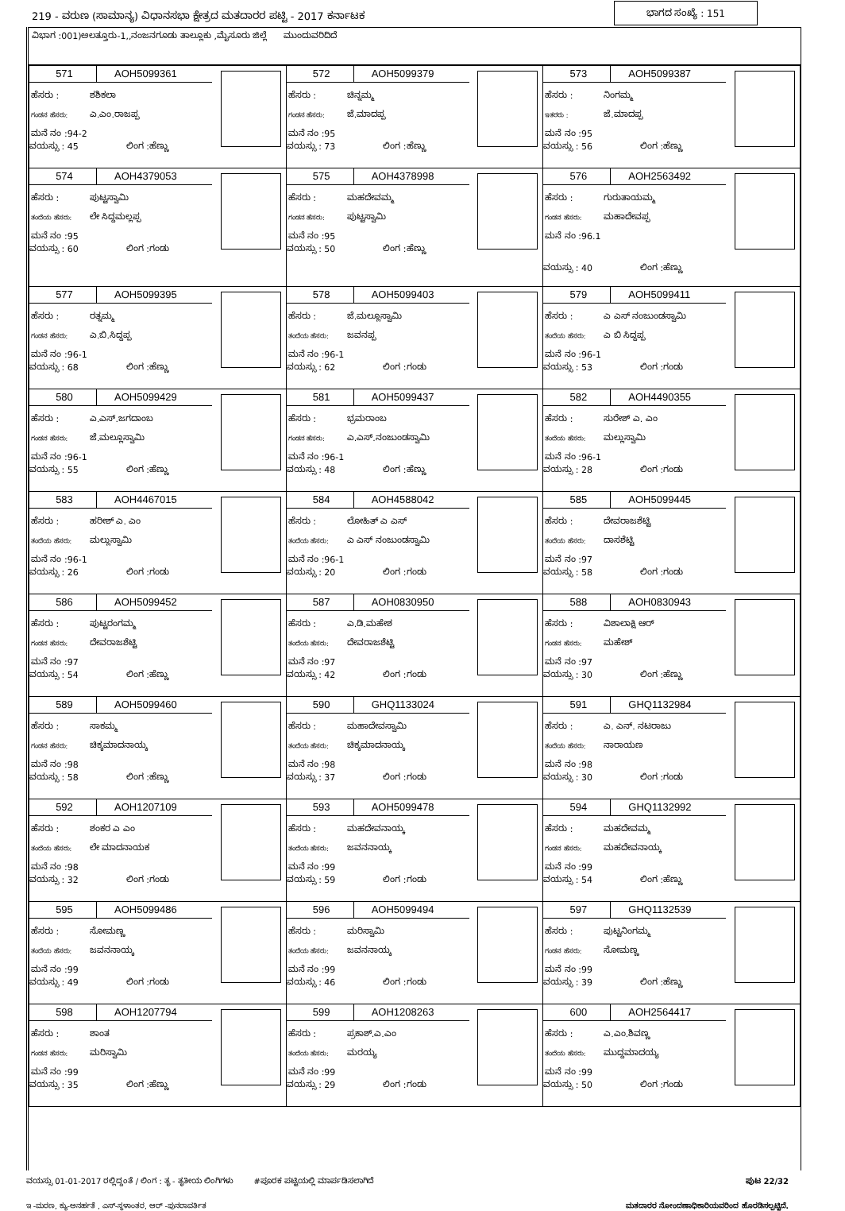219 - ವರುಣ (ಸಾಮಾನ್ಯ) ವಿಧಾನಸಭಾ ಕ್ಷೇತ್ರದ ಮತದಾರರ ಪಟ್ಟಿ - 2017 ಕರ್ನಾಟಕ ಭಾಗದ ಸಂಖ್ಯೆ : 151
ವಿಭಾಗ :001)ಅಲತ್ತೂರು-1,,ನಂಜನಗೂಡು ತಾಲ್ಲೂಕು ,ಮೈಸೂರು ಜಿಲ್ಲೆ ಮುಂದುವರಿದಿದೆ
| 571 AOH5099361 ಹೆಸರು : ಶಶಿಕಲಾ ಗಂಡನ ಹೆಸರು: ಎ.ಎಂ.ರಾಜಪ್ಪ ಮನೆ ನಂ :94-2 ವಯಸ್ಸು : 45 ಲಿಂಗ :ಹೆಣ್ಣು | 572 AOH5099379 ಹೆಸರು : ಚಿನ್ನಮ್ಮ ಗಂಡನ ಹೆಸರು: ಜೆ.ಮಾದಪ್ಪ ಮನೆ ನಂ :95 ವಯಸ್ಸು : 73 ಲಿಂಗ :ಹೆಣ್ಣು | 573 AOH5099387 ಹೆಸರು : ನಿಂಗಮ್ಮ ಇತರರು : ಜೆ.ಮಾದಪ್ಪ ಮನೆ ನಂ :95 ವಯಸ್ಸು : 56 ಲಿಂಗ :ಹೆಣ್ಣು |
| 574 AOH4379053 ಹೆಸರು : ಪುಟ್ಟಸ್ವಾಮಿ ತಂದೆಯ ಹೆಸರು: ಲೇ ಸಿದ್ದಮಲ್ಲಪ್ಪ ಮನೆ ನಂ :95 ವಯಸ್ಸು : 60 ಲಿಂಗ :ಗಂಡು | 575 AOH4378998 ಹೆಸರು : ಮಹದೇವಮ್ಮ ಗಂಡನ ಹೆಸರು: ಪುಟ್ಟಸ್ವಾಮಿ ಮನೆ ನಂ :95 ವಯಸ್ಸು : 50 ಲಿಂಗ :ಹೆಣ್ಣು | 576 AOH2563492 ಹೆಸರು : ಗುರುತಾಯಮ್ಮ ಗಂಡನ ಹೆಸರು: ಮಹಾದೇವಪ್ಪ ಮನೆ ನಂ :96.1 ವಯಸ್ಸು : 40 ಲಿಂಗ :ಹೆಣ್ಣು |
| 577 AOH5099395 ಹೆಸರು : ರತ್ನಮ್ಮ ಗಂಡನ ಹೆಸರು: ಎ.ಬಿ.ಸಿದ್ದಪ್ಪ ಮನೆ ನಂ :96-1 ವಯಸ್ಸು : 68 ಲಿಂಗ :ಹೆಣ್ಣು | 578 AOH5099403 ಹೆಸರು : ಜೆ.ಮಲ್ಲೂಸ್ವಾಮಿ ತಂದೆಯ ಹೆಸರು: ಜವನಪ್ಪ ಮನೆ ನಂ :96-1 ವಯಸ್ಸು : 62 ಲಿಂಗ :ಗಂಡು | 579 AOH5099411 ಹೆಸರು : ಎ ಎಸ್ ನಂಜುಂಡಸ್ವಾಮಿ ತಂದೆಯ ಹೆಸರು: ಎ ಬಿ ಸಿದ್ದಪ್ಪ ಮನೆ ನಂ :96-1 ವಯಸ್ಸು : 53 ಲಿಂಗ :ಗಂಡು |
| 580 AOH5099429 ಹೆಸರು : ಎ.ಎಸ್.ಜಗದಾಂಬ ಗಂಡನ ಹೆಸರು: ಜೆ.ಮಲ್ಲೂಸ್ವಾಮಿ ಮನೆ ನಂ :96-1 ವಯಸ್ಸು : 55 ಲಿಂಗ :ಹೆಣ್ಣು | 581 AOH5099437 ಹೆಸರು : ಭ್ರಮರಾಂಬ ಗಂಡನ ಹೆಸರು: ಎ.ಎಸ್.ನಂಜುಂಡಸ್ವಾಮಿ ಮನೆ ನಂ :96-1 ವಯಸ್ಸು : 48 ಲಿಂಗ :ಹೆಣ್ಣು | 582 AOH4490355 ಹೆಸರು : ಸುರೇಶ್ ಎ. ಎಂ ತಂದೆಯ ಹೆಸರು: ಮಲ್ಲುಸ್ವಾಮಿ ಮನೆ ನಂ :96-1 ವಯಸ್ಸು : 28 ಲಿಂಗ :ಗಂಡು |
| 583 AOH4467015 ಹೆಸರು : ಹರೀಶ್ ಎ. ಎಂ ತಂದೆಯ ಹೆಸರು: ಮಲ್ಲುಸ್ವಾಮಿ ಮನೆ ನಂ :96-1 ವಯಸ್ಸು : 26 ಲಿಂಗ :ಗಂಡು | 584 AOH4588042 ಹೆಸರು : ಲೋಹಿತ್ ಎ ಎಸ್ ತಂದೆಯ ಹೆಸರು: ಎ ಎಸ್ ನಂಜುಂಡಸ್ವಾಮಿ ಮನೆ ನಂ :96-1 ವಯಸ್ಸು : 20 ಲಿಂಗ :ಗಂಡು | 585 AOH5099445 ಹೆಸರು : ದೇವರಾಜಶೆಟ್ಟಿ ತಂದೆಯ ಹೆಸರು: ದಾಸಶೆಟ್ಟಿ ಮನೆ ನಂ :97 ವಯಸ್ಸು : 58 ಲಿಂಗ :ಗಂಡು |
| 586 AOH5099452 ಹೆಸರು : ಪುಟ್ಟರಂಗಮ್ಮ ಗಂಡನ ಹೆಸರು: ದೇವರಾಜಶೆಟ್ಟಿ ಮನೆ ನಂ :97 ವಯಸ್ಸು : 54 ಲಿಂಗ :ಹೆಣ್ಣು | 587 AOH0830950 ಹೆಸರು : ಎ.ಡಿ.ಮಹೇಶ ತಂದೆಯ ಹೆಸರು: ದೇವರಾಜಶೆಟ್ಟಿ ಮನೆ ನಂ :97 ವಯಸ್ಸು : 42 ಲಿಂಗ :ಗಂಡು | 588 AOH0830943 ಹೆಸರು : ವಿಶಾಲಾಕ್ಷಿ ಆರ್ ಗಂಡನ ಹೆಸರು: ಮಹೇಶ್ ಮನೆ ನಂ :97 ವಯಸ್ಸು : 30 ಲಿಂಗ :ಹೆಣ್ಣು |
| 589 AOH5099460 ಹೆಸರು : ಸಾಕಮ್ಮ ಗಂಡನ ಹೆಸರು: ಚಿಕ್ಕಮಾದನಾಯ್ಕ ಮನೆ ನಂ :98 ವಯಸ್ಸು : 58 ಲಿಂಗ :ಹೆಣ್ಣು | 590 GHQ1133024 ಹೆಸರು : ಮಹಾದೇವಸ್ವಾಮಿ ತಂದೆಯ ಹೆಸರು: ಚಿಕ್ಕಮಾದನಾಯ್ಕ ಮನೆ ನಂ :98 ವಯಸ್ಸು : 37 ಲಿಂಗ :ಗಂಡು | 591 GHQ1132984 ಹೆಸರು : ಎ. ಎನ್. ನಟರಾಜು ತಂದೆಯ ಹೆಸರು: ನಾರಾಯಣ ಮನೆ ನಂ :98 ವಯಸ್ಸು : 30 ಲಿಂಗ :ಗಂಡು |
| 592 AOH1207109 ಹೆಸರು : ಶಂಕರ ಎ ಎಂ ತಂದೆಯ ಹೆಸರು: ಲೇ ಮಾದನಾಯಕ ಮನೆ ನಂ :98 ವಯಸ್ಸು : 32 ಲಿಂಗ :ಗಂಡು | 593 AOH5099478 ಹೆಸರು : ಮಹದೇವನಾಯ್ಕ ತಂದೆಯ ಹೆಸರು: ಜವನನಾಯ್ಕ ಮನೆ ನಂ :99 ವಯಸ್ಸು : 59 ಲಿಂಗ :ಗಂಡು | 594 GHQ1132992 ಹೆಸರು : ಮಹದೇವಮ್ಮ ಗಂಡನ ಹೆಸರು: ಮಹದೇವನಾಯ್ಕ ಮನೆ ನಂ :99 ವಯಸ್ಸು : 54 ಲಿಂಗ :ಹೆಣ್ಣು |
| 595 AOH5099486 ಹೆಸರು : ಸೋಮಣ್ಣ ತಂದೆಯ ಹೆಸರು: ಜವನನಾಯ್ಕ ಮನೆ ನಂ :99 ವಯಸ್ಸು : 49 ಲಿಂಗ :ಗಂಡು | 596 AOH5099494 ಹೆಸರು : ಮರಿಸ್ವಾಮಿ ತಂದೆಯ ಹೆಸರು: ಜವನನಾಯ್ಕ ಮನೆ ನಂ :99 ವಯಸ್ಸು : 46 ಲಿಂಗ :ಗಂಡು | 597 GHQ1132539 ಹೆಸರು : ಪುಟ್ಟನಿಂಗಮ್ಮ ಗಂಡನ ಹೆಸರು: ಸೋಮಣ್ಣ ಮನೆ ನಂ :99 ವಯಸ್ಸು : 39 ಲಿಂಗ :ಹೆಣ್ಣು |
| 598 AOH1207794 ಹೆಸರು : ಶಾಂತ ಗಂಡನ ಹೆಸರು: ಮರಿಸ್ವಾಮಿ ಮನೆ ನಂ :99 ವಯಸ್ಸು : 35 ಲಿಂಗ :ಹೆಣ್ಣು | 599 AOH1208263 ಹೆಸರು : ಪ್ರಕಾಶ್.ಎ.ಎಂ ತಂದೆಯ ಹೆಸರು: ಮರಯ್ಯ ಮನೆ ನಂ :99 ವಯಸ್ಸು : 29 ಲಿಂಗ :ಗಂಡು | 600 AOH2564417 ಹೆಸರು : ಎ.ಎಂ.ಶಿವಣ್ಣ ತಂದೆಯ ಹೆಸರು: ಮುದ್ದಮಾದಯ್ಯ ಮನೆ ನಂ :99 ವಯಸ್ಸು : 50 ಲಿಂಗ :ಗಂಡು |
ವಯಸ್ಸು 01-01-2017 ರಲ್ಲಿದ್ದಂತೆ / ಲಿಂಗ : ತೃ - ತೃತೀಯ ಲಿಂಗಿಗಳು #ಪೂರಕ ಪಟ್ಟಿಯಲ್ಲಿ ಮಾರ್ಪಡಿಸಲಾಗಿದೆ ಪುಟ 22/32
ಇ -ಮರಣ, ಕ್ಯು-ಅನರ್ಹತೆ , ಎಸ್-ಸ್ಥಳಾಂತರ, ಆರ್ -ಪುನರಾವರ್ತಿತ ಮತದಾರರ ನೋಂದಣಾಧಿಕಾರಿಯವರಿಂದ ಹೊರಡಿಸಲ್ಪಟ್ಟಿದೆ.